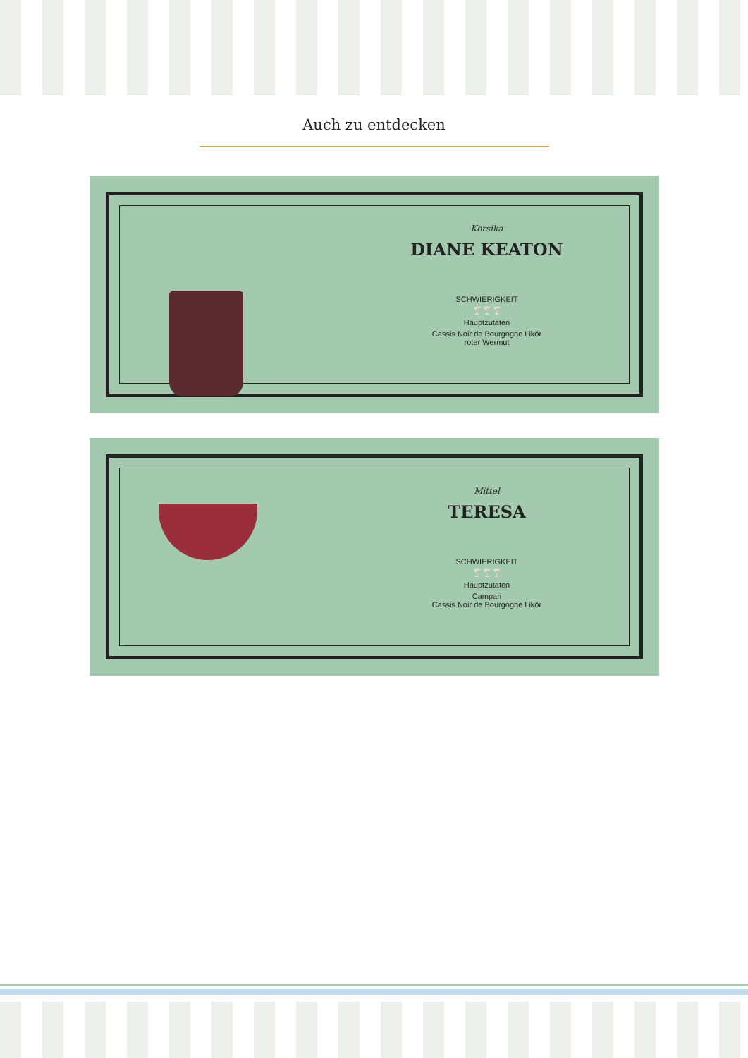Auch zu entdecken
Korsika
DIANE KEATON
SCHWIERIGKEIT
🍸🍸🍸
Hauptzutaten
Cassis Noir de Bourgogne Likör
roter Wermut
Mittel
TERESA
SCHWIERIGKEIT
🍸🍸🍸
Hauptzutaten
Campari
Cassis Noir de Bourgogne Likör